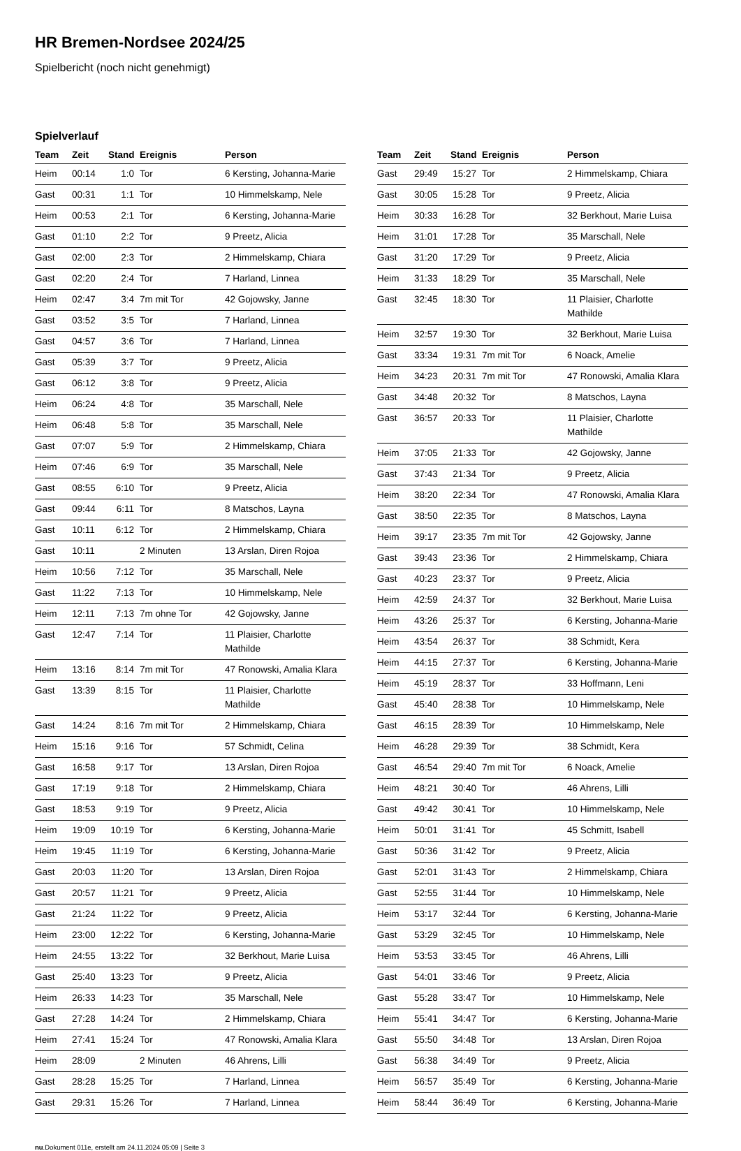HR Bremen-Nordsee 2024/25
Spielbericht (noch nicht genehmigt)
Spielverlauf
| Team | Zeit | Stand | Ereignis | Person |
| --- | --- | --- | --- | --- |
| Heim | 00:14 | 1:0 | Tor | 6 Kersting, Johanna-Marie |
| Gast | 00:31 | 1:1 | Tor | 10 Himmelskamp, Nele |
| Heim | 00:53 | 2:1 | Tor | 6 Kersting, Johanna-Marie |
| Gast | 01:10 | 2:2 | Tor | 9 Preetz, Alicia |
| Gast | 02:00 | 2:3 | Tor | 2 Himmelskamp, Chiara |
| Gast | 02:20 | 2:4 | Tor | 7 Harland, Linnea |
| Heim | 02:47 | 3:4 | 7m mit Tor | 42 Gojowsky, Janne |
| Gast | 03:52 | 3:5 | Tor | 7 Harland, Linnea |
| Gast | 04:57 | 3:6 | Tor | 7 Harland, Linnea |
| Gast | 05:39 | 3:7 | Tor | 9 Preetz, Alicia |
| Gast | 06:12 | 3:8 | Tor | 9 Preetz, Alicia |
| Heim | 06:24 | 4:8 | Tor | 35 Marschall, Nele |
| Heim | 06:48 | 5:8 | Tor | 35 Marschall, Nele |
| Gast | 07:07 | 5:9 | Tor | 2 Himmelskamp, Chiara |
| Heim | 07:46 | 6:9 | Tor | 35 Marschall, Nele |
| Gast | 08:55 | 6:10 | Tor | 9 Preetz, Alicia |
| Gast | 09:44 | 6:11 | Tor | 8 Matschos, Layna |
| Gast | 10:11 | 6:12 | Tor | 2 Himmelskamp, Chiara |
| Gast | 10:11 | | 2 Minuten | 13 Arslan, Diren Rojoa |
| Heim | 10:56 | 7:12 | Tor | 35 Marschall, Nele |
| Gast | 11:22 | 7:13 | Tor | 10 Himmelskamp, Nele |
| Heim | 12:11 | 7:13 | 7m ohne Tor | 42 Gojowsky, Janne |
| Gast | 12:47 | 7:14 | Tor | 11 Plaisier, Charlotte Mathilde |
| Heim | 13:16 | 8:14 | 7m mit Tor | 47 Ronowski, Amalia Klara |
| Gast | 13:39 | 8:15 | Tor | 11 Plaisier, Charlotte Mathilde |
| Gast | 14:24 | 8:16 | 7m mit Tor | 2 Himmelskamp, Chiara |
| Heim | 15:16 | 9:16 | Tor | 57 Schmidt, Celina |
| Gast | 16:58 | 9:17 | Tor | 13 Arslan, Diren Rojoa |
| Gast | 17:19 | 9:18 | Tor | 2 Himmelskamp, Chiara |
| Gast | 18:53 | 9:19 | Tor | 9 Preetz, Alicia |
| Heim | 19:09 | 10:19 | Tor | 6 Kersting, Johanna-Marie |
| Heim | 19:45 | 11:19 | Tor | 6 Kersting, Johanna-Marie |
| Gast | 20:03 | 11:20 | Tor | 13 Arslan, Diren Rojoa |
| Gast | 20:57 | 11:21 | Tor | 9 Preetz, Alicia |
| Gast | 21:24 | 11:22 | Tor | 9 Preetz, Alicia |
| Heim | 23:00 | 12:22 | Tor | 6 Kersting, Johanna-Marie |
| Heim | 24:55 | 13:22 | Tor | 32 Berkhout, Marie Luisa |
| Gast | 25:40 | 13:23 | Tor | 9 Preetz, Alicia |
| Heim | 26:33 | 14:23 | Tor | 35 Marschall, Nele |
| Gast | 27:28 | 14:24 | Tor | 2 Himmelskamp, Chiara |
| Heim | 27:41 | 15:24 | Tor | 47 Ronowski, Amalia Klara |
| Heim | 28:09 | | 2 Minuten | 46 Ahrens, Lilli |
| Gast | 28:28 | 15:25 | Tor | 7 Harland, Linnea |
| Gast | 29:31 | 15:26 | Tor | 7 Harland, Linnea |
| Team | Zeit | Stand | Ereignis | Person |
| --- | --- | --- | --- | --- |
| Gast | 29:49 | 15:27 | Tor | 2 Himmelskamp, Chiara |
| Gast | 30:05 | 15:28 | Tor | 9 Preetz, Alicia |
| Heim | 30:33 | 16:28 | Tor | 32 Berkhout, Marie Luisa |
| Heim | 31:01 | 17:28 | Tor | 35 Marschall, Nele |
| Gast | 31:20 | 17:29 | Tor | 9 Preetz, Alicia |
| Heim | 31:33 | 18:29 | Tor | 35 Marschall, Nele |
| Gast | 32:45 | 18:30 | Tor | 11 Plaisier, Charlotte Mathilde |
| Heim | 32:57 | 19:30 | Tor | 32 Berkhout, Marie Luisa |
| Gast | 33:34 | 19:31 | 7m mit Tor | 6 Noack, Amelie |
| Heim | 34:23 | 20:31 | 7m mit Tor | 47 Ronowski, Amalia Klara |
| Gast | 34:48 | 20:32 | Tor | 8 Matschos, Layna |
| Gast | 36:57 | 20:33 | Tor | 11 Plaisier, Charlotte Mathilde |
| Heim | 37:05 | 21:33 | Tor | 42 Gojowsky, Janne |
| Gast | 37:43 | 21:34 | Tor | 9 Preetz, Alicia |
| Heim | 38:20 | 22:34 | Tor | 47 Ronowski, Amalia Klara |
| Gast | 38:50 | 22:35 | Tor | 8 Matschos, Layna |
| Heim | 39:17 | 23:35 | 7m mit Tor | 42 Gojowsky, Janne |
| Gast | 39:43 | 23:36 | Tor | 2 Himmelskamp, Chiara |
| Gast | 40:23 | 23:37 | Tor | 9 Preetz, Alicia |
| Heim | 42:59 | 24:37 | Tor | 32 Berkhout, Marie Luisa |
| Heim | 43:26 | 25:37 | Tor | 6 Kersting, Johanna-Marie |
| Heim | 43:54 | 26:37 | Tor | 38 Schmidt, Kera |
| Heim | 44:15 | 27:37 | Tor | 6 Kersting, Johanna-Marie |
| Heim | 45:19 | 28:37 | Tor | 33 Hoffmann, Leni |
| Gast | 45:40 | 28:38 | Tor | 10 Himmelskamp, Nele |
| Gast | 46:15 | 28:39 | Tor | 10 Himmelskamp, Nele |
| Heim | 46:28 | 29:39 | Tor | 38 Schmidt, Kera |
| Gast | 46:54 | 29:40 | 7m mit Tor | 6 Noack, Amelie |
| Heim | 48:21 | 30:40 | Tor | 46 Ahrens, Lilli |
| Gast | 49:42 | 30:41 | Tor | 10 Himmelskamp, Nele |
| Heim | 50:01 | 31:41 | Tor | 45 Schmitt, Isabell |
| Gast | 50:36 | 31:42 | Tor | 9 Preetz, Alicia |
| Gast | 52:01 | 31:43 | Tor | 2 Himmelskamp, Chiara |
| Gast | 52:55 | 31:44 | Tor | 10 Himmelskamp, Nele |
| Heim | 53:17 | 32:44 | Tor | 6 Kersting, Johanna-Marie |
| Gast | 53:29 | 32:45 | Tor | 10 Himmelskamp, Nele |
| Heim | 53:53 | 33:45 | Tor | 46 Ahrens, Lilli |
| Gast | 54:01 | 33:46 | Tor | 9 Preetz, Alicia |
| Gast | 55:28 | 33:47 | Tor | 10 Himmelskamp, Nele |
| Heim | 55:41 | 34:47 | Tor | 6 Kersting, Johanna-Marie |
| Gast | 55:50 | 34:48 | Tor | 13 Arslan, Diren Rojoa |
| Gast | 56:38 | 34:49 | Tor | 9 Preetz, Alicia |
| Heim | 56:57 | 35:49 | Tor | 6 Kersting, Johanna-Marie |
| Heim | 58:44 | 36:49 | Tor | 6 Kersting, Johanna-Marie |
nu.Dokument 011e, erstellt am 24.11.2024 05:09 | Seite 3